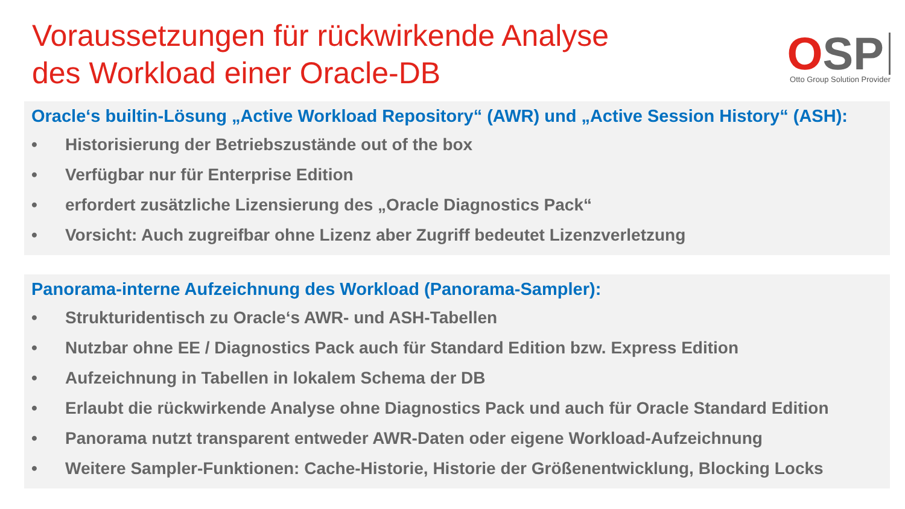Voraussetzungen für rückwirkende Analyse
des Workload einer Oracle-DB
OSP
Otto Group Solution Provider
Oracle‘s builtin-Lösung „Active Workload Repository“ (AWR) und „Active Session History“ (ASH):
• Historisierung der Betriebszustände out of the box
• Verfügbar nur für Enterprise Edition
• erfordert zusätzliche Lizensierung des „Oracle Diagnostics Pack“
• Vorsicht: Auch zugreifbar ohne Lizenz aber Zugriff bedeutet Lizenzverletzung
Panorama-interne Aufzeichnung des Workload (Panorama-Sampler):
• Strukturidentisch zu Oracle‘s AWR- und ASH-Tabellen
• Nutzbar ohne EE / Diagnostics Pack auch für Standard Edition bzw. Express Edition
• Aufzeichnung in Tabellen in lokalem Schema der DB
• Erlaubt die rückwirkende Analyse ohne Diagnostics Pack und auch für Oracle Standard Edition
• Panorama nutzt transparent entweder AWR-Daten oder eigene Workload-Aufzeichnung
• Weitere Sampler-Funktionen: Cache-Historie, Historie der Größenentwicklung, Blocking Locks